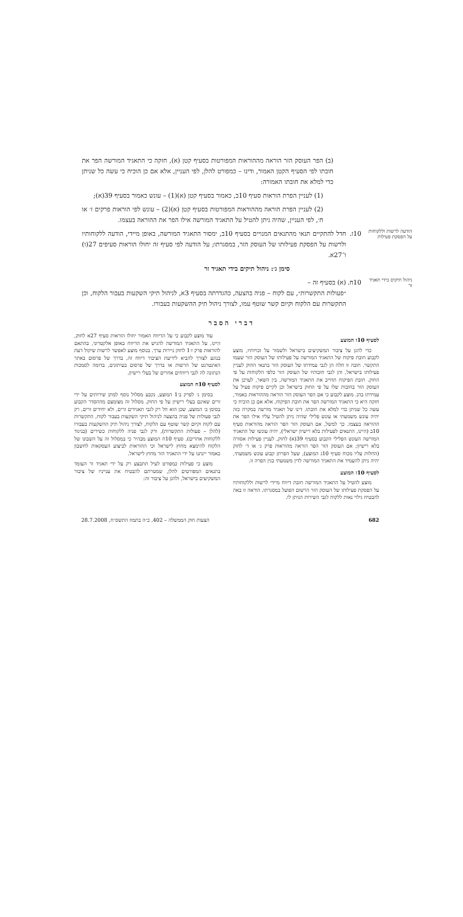(ב) הפר העוסק הזר הוראה מההוראות המפורטות בסעיף קטן (א), חזקה כי התאגיד המורשה הפר את חובתו לפי הסעיף הקטן האמור, ודינו – כמפורט להלן, לפי העניין, אלא אם כן הוכיח כי עשה כל שניתן כדי למלא את חובתו האמורה:
(1) לעניין הפרת הוראות סעיף 10ב, כאמור בסעיף קטן (א)(1) – עונש כאמור בסעיף 39(א);
(2) לעניין הפרת הוראה מההוראות המפורטות בסעיף קטן (א)(2) – עונש לפי הוראות פרקים ז׳ או ח׳, לפי העניין, שהיה ניתן להטיל על התאגיד המורשה אילו הפר את ההוראה בעצמו.
הודעה לרשות וללקוחות על הפסקת פעילות
10ז. חדל להתקיים תנאי מהתנאים המנויים בסעיף 10ב, ימסור התאגיד המורשה, באופן מיידי, הודעה ללקוחותיו ולרשות על הפסקת פעילותו של העוסק הזר, במסגרתו; על הודעה לפי סעיף זה יחולו הוראות סעיפים 27(ו) ו־27א.
סימן ג׳: ניהול תיקים בידי תאגיד זר
ניהול תיקים בידי תאגיד זר
10ח. (א) בסעיף זה –
״פעולות התקשרות״, עם לקוח – פניה בהצעה, כהגדרתה בסעיף 3א, לניהול תיקי השקעות בעבור הלקוח, וכן התקשרות עם הלקוח וקיום קשר שוטף עמו, לצורך ניהול תיק ההשקעות בעבורו.
דברי הסבר
לסעיף 10ו המוצע
כדי להגן על ציבור המשקיעים בישראל ולשמור על זכויותיו, מוצע לקבוע חובת פיקוח של התאגיד המורשה על פעילותו של העוסק הזר שעמו התקשר. חובה זו חלה הן לגבי עמידתו של העוסק הזר בתנאי החוק לעניין פעילותו בישראל, והן לגבי חובותיו של העוסק הזר כלפי הלקוחות על פי החוק. חובת הפיקוח תחייב את התאגיד המורשה, בין השאר, לעדכן את העוסק הזר בחובות שלו על פי החוק בישראל וכן לקיים פיקוח פעיל על עמידתו בהן. מוצע לקבוע כי אם הפר העוסק הזר הוראה מההוראות כאמור, חזקה היא כי התאגיד המורשה הפר את חובת הפיקוח, אלא אם כן הוכיח כי עשה כל שניתן כדי למלא את חובתו. דינו של תאגיד מורשה במקרה כזה יהיה עונש משמעתי או עונש פלילי שהיה ניתן להטיל עליו אילו הפר את ההוראה בעצמו. כך למשל, אם העוסק הזר הפר הוראה מהוראות סעיף 10ב (היינו, התנאים לפעילות בלא רישיון ישראלי), יהיה עונשו של התאגיד המורשה העונש הפלילי הקבוע בסעיף 39(א) לחוק, לעניין פעילות אסורה בלא רישיון; אם העוסק הזר הפר הוראה מהוראות פרק ג׳ או ד׳ לחוק (החלות עליו מכוח סעיף 10ג המוצע), שעל הפרתן קבוע עונש משמעתי, יהיה ניתן להעמיד את התאגיד המורשה לדין משמעתי בגין הפרה זו.
לסעיף 10ז המוצע
מוצע להטיל על התאגיד המורשה חובת דיווח מיידי לרשות וללקוחותיו על הפסקת פעילותו של העוסק הזר הרשום הפועל במסגרתו. הוראה זו באה להבטיח גילוי נאות ללקוח לגבי השירות הניתן לו.
עוד מוצע לקבוע כי על הדיווח האמור יחולו הוראות סעיף 27א לחוק, היינו, על התאגיד המורשה להגיש את הדיווח באופן אלקטרוני, בהתאם להוראות פרק ז׳1 לחוק ניירות ערך. בנוסף מוצע לאפשר לרשות שיקול דעת בנוגע לצורך להביא לידיעת הציבור דיווח זה, בדרך של פרסום באתר האינטרנט של הרשות או בדרך של פרסום בעיתונים, בדומה לסמכות הנתונה לה לגבי דיווחים אחרים של בעלי רישיון.
לסעיף 10ח המוצע
בסימן ג׳ לפרק ב׳1 המוצע, נקבע מסלול נוסף למתן שירותים על ידי זרים שאינם בעלי רישיון על פי החוק. מסלול זה מצומצם מההסדר הקבוע בסימן ב׳ המוצע, שכן הוא חל רק לגבי תאגידים זרים, ולא יחידים זרים, רק לגבי פעולות של פניה בהצעה לניהול תיקי השקעות בעבור לקוח, התקשרות עם לקוח וקיום קשר שוטף עם הלקוח, לצורך ניהול תיק ההשקעות בעבורו (להלן – פעולות התקשרות), ורק לגבי פניה ללקוחות כשירים (בניגוד ללקוחות אחרים). סעיף 10ח המוצע מבהיר כי במסלול זה על השבונו של הלקוח להימצא מחוץ לישראל וכי ההוראות לביצוע העסקאות לחשבון כאמור יינתנו על ידי התאגיד הזר מחוץ לישראל.
מוצע כי פעילות כמפורט לעיל תתבצע רק על ידי תאגיד זר העומד בתנאים המפורטים להלן, שמטרתם להבטיח את ענייניו של ציבור המשקיעים בישראל, ולהגן על ציבור זה:
682 הצעות חוק הממשלה – 402, כ״ה בתמוז התשס״ח, 28.7.2008